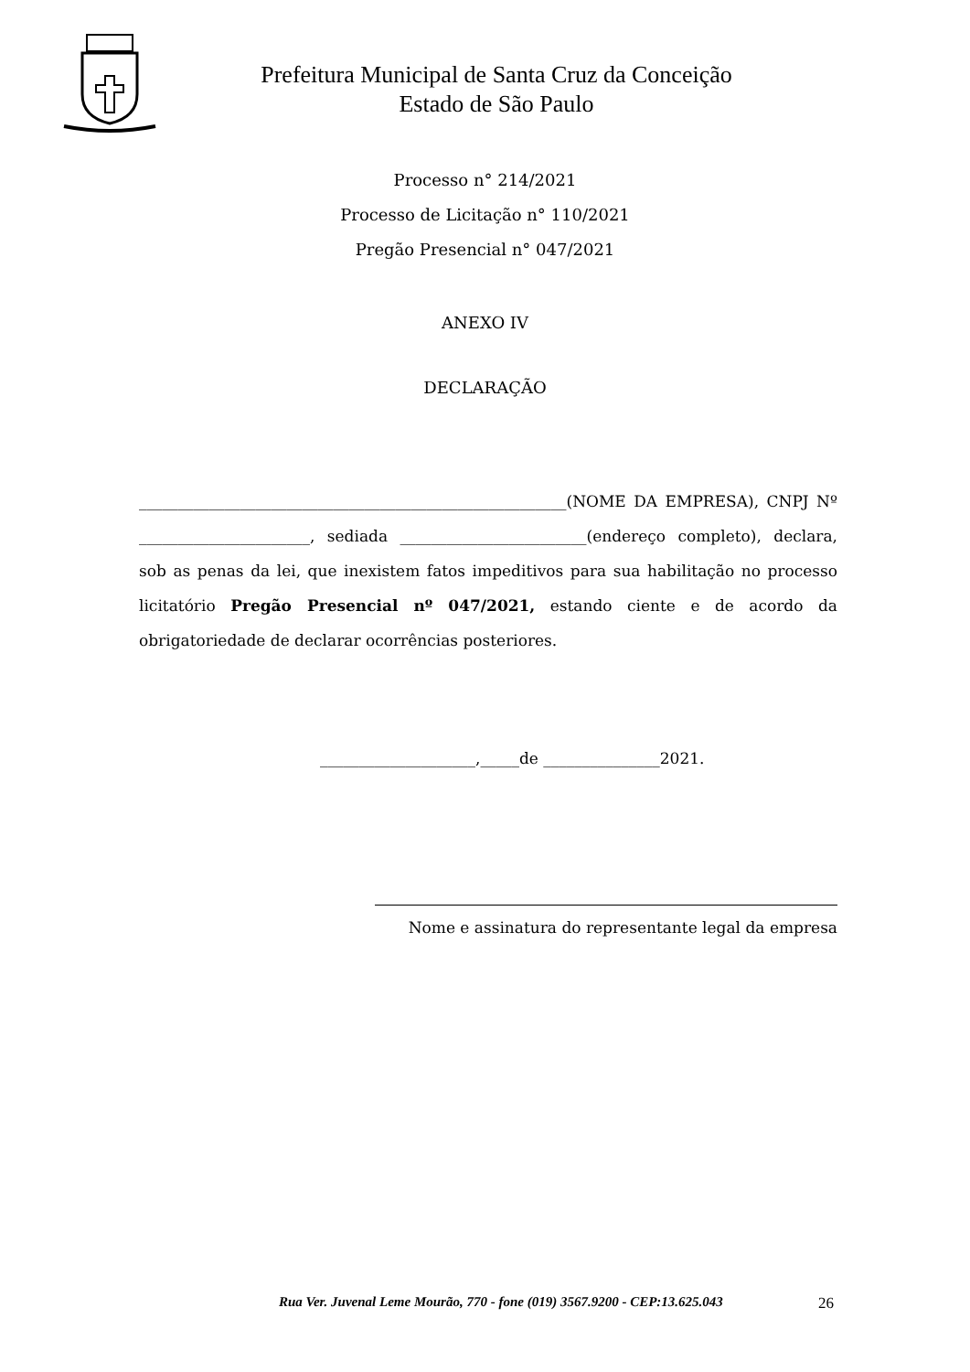Prefeitura Municipal de Santa Cruz da Conceição
Estado de São Paulo
Processo n° 214/2021
Processo de Licitação n° 110/2021
Pregão Presencial n° 047/2021
ANEXO IV
DECLARAÇÃO
_______________________________________________________(NOME DA EMPRESA), CNPJ Nº ______________________, sediada ________________________(endereço completo), declara, sob as penas da lei, que inexistem fatos impeditivos para sua habilitação no processo licitatório Pregão Presencial nº 047/2021, estando ciente e de acordo da obrigatoriedade de declarar ocorrências posteriores.
____________________,_____de _______________2021.
Nome e assinatura do representante legal da empresa
Rua Ver. Juvenal Leme Mourão, 770 - fone (019) 3567.9200 - CEP:13.625.043 26